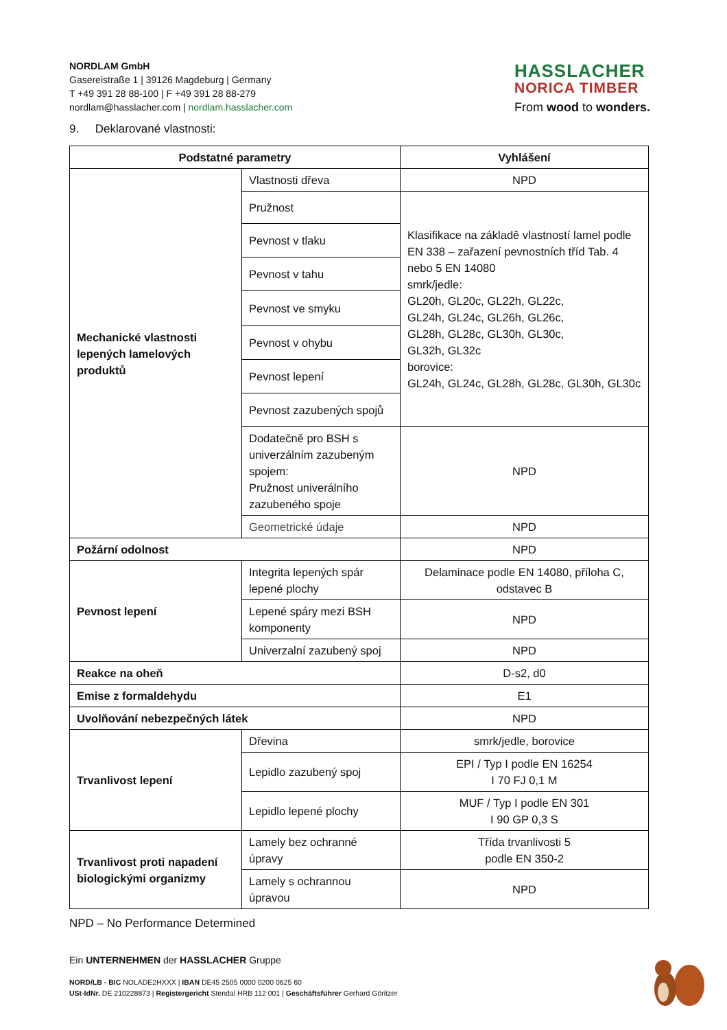NORDLAM GmbH
Gasereistraße 1 | 39126 Magdeburg | Germany
T +49 391 28 88-100 | F +49 391 28 88-279
nordlam@hasslacher.com | nordlam.hasslacher.com
HASSLACHER
NORICA TIMBER
From wood to wonders.
9. Deklarované vlastnosti:
| Podstatné parametry | | Vyhlášení |
| --- | --- | --- |
| Mechanické vlastnosti lepených lamelových produktů | Vlastnosti dřeva | NPD |
| | Pružnost | Klasifikace na základě vlastností lamel podle EN 338 – zařazení pevnostních tříd Tab. 4 nebo 5 EN 14080 smrk/jedle: GL20h, GL20c, GL22h, GL22c, GL24h, GL24c, GL26h, GL26c, GL28h, GL28c, GL30h, GL30c, GL32h, GL32c borovice: GL24h, GL24c, GL28h, GL28c, GL30h, GL30c |
| | Pevnost v tlaku | |
| | Pevnost v tahu | |
| | Pevnost ve smyku | |
| | Pevnost v ohybu | |
| | Pevnost lepení | |
| | Pevnost zazubených spojů | |
| | Dodatečně pro BSH s univerzálním zazubeným spojem: Pružnost univerálního zazubeného spoje | NPD |
| | Geometrické údaje | NPD |
| Požární odolnost | | NPD |
| Pevnost lepení | Integrita lepených spár lepené plochy | Delaminace podle EN 14080, příloha C, odstavec B |
| | Lepené spáry mezi BSH komponenty | NPD |
| | Univerzalní zazubený spoj | NPD |
| Reakce na oheň | | D-s2, d0 |
| Emise z formaldehydu | | E1 |
| Uvolňování nebezpečných látek | | NPD |
| Trvanlivost lepení | Dřevina | smrk/jedle, borovice |
| | Lepidlo zazubený spoj | EPI / Typ I podle EN 16254 I 70 FJ 0,1 M |
| | Lepidlo lepené plochy | MUF / Typ I podle EN 301 I 90 GP 0,3 S |
| Trvanlivost proti napadení biologickými organizmy | Lamely bez ochranné úpravy | Třída trvanlivosti 5 podle EN 350-2 |
| | Lamely s ochrannou úpravou | NPD |
NPD – No Performance Determined
Ein UNTERNEHMEN der HASSLACHER Gruppe
NORD/LB - BIC NOLADE2HXXX | IBAN DE45 2505 0000 0200 0625 60
USt-IdNr. DE 210228873 | Registergericht Stendal HRB 112 001 | Geschäftsführer Gerhard Göritzer